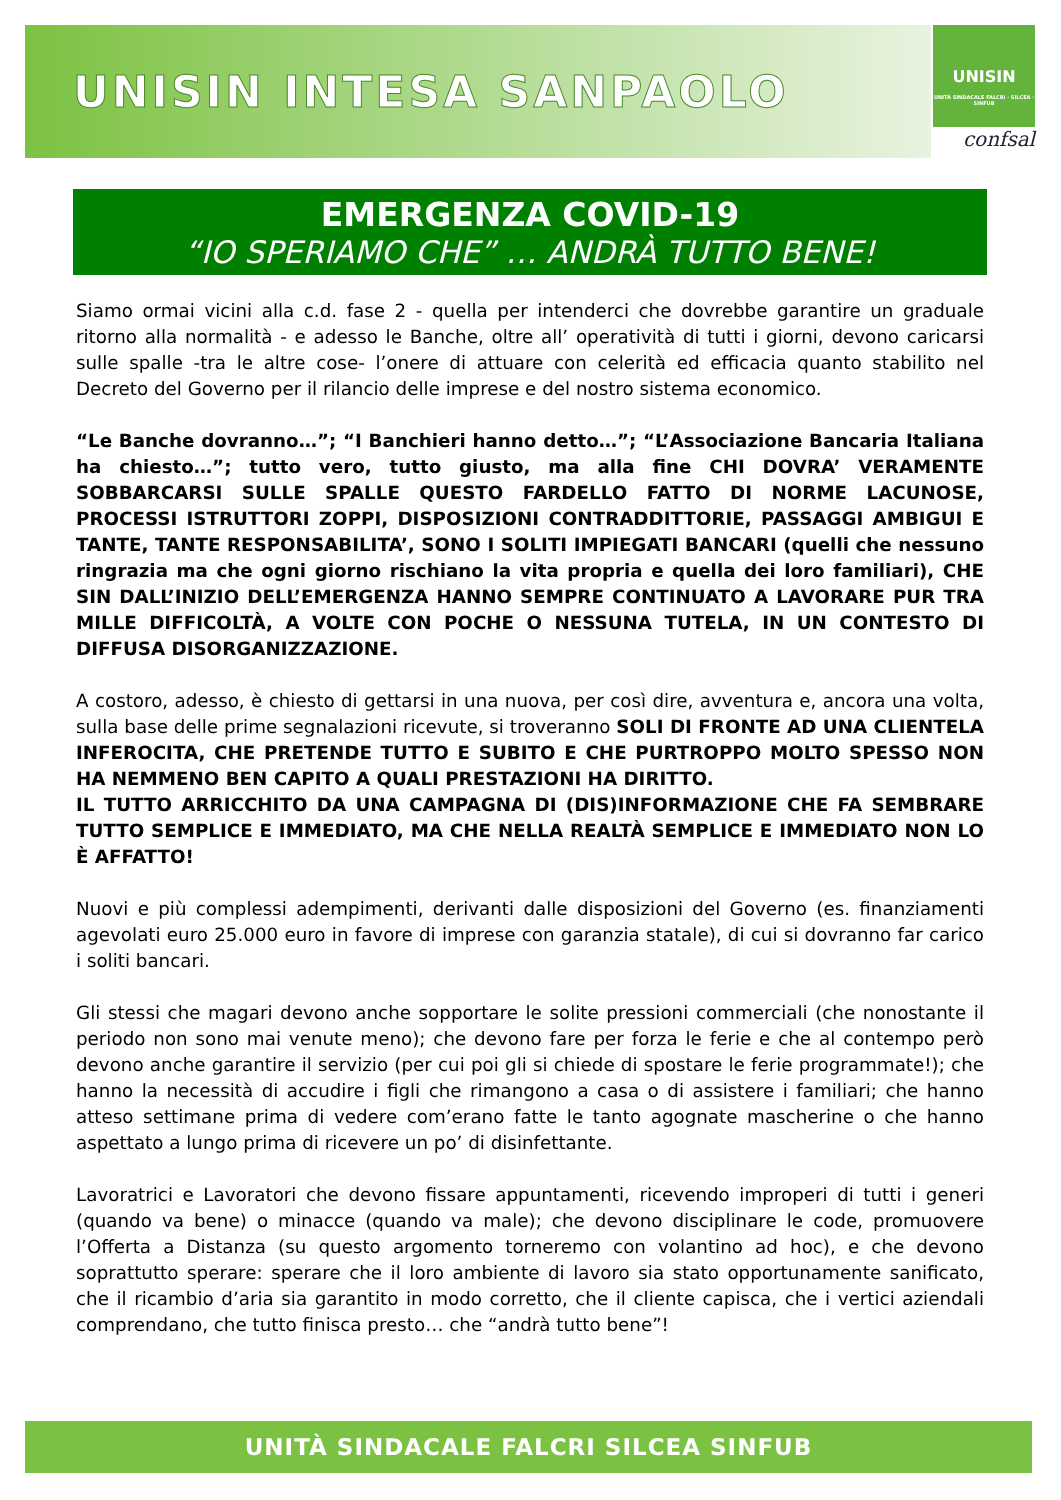UNISIN INTESA SANPAOLO
UNISIN
UNITÀ SINDACALE FALCRI · SILCEA · SINFUB
confsal
EMERGENZA COVID-19
“IO SPERIAMO CHE” … ANDRÀ TUTTO BENE!
Siamo ormai vicini alla c.d. fase 2 - quella per intenderci che dovrebbe garantire un graduale ritorno alla normalità - e adesso le Banche, oltre all’ operatività di tutti i giorni, devono caricarsi sulle spalle -tra le altre cose- l’onere di attuare con celerità ed efficacia quanto stabilito nel Decreto del Governo per il rilancio delle imprese e del nostro sistema economico.
“Le Banche dovranno…”; “I Banchieri hanno detto…”; “L’Associazione Bancaria Italiana ha chiesto…”; tutto vero, tutto giusto, ma alla fine CHI DOVRA’ VERAMENTE SOBBARCARSI SULLE SPALLE QUESTO FARDELLO FATTO DI NORME LACUNOSE, PROCESSI ISTRUTTORI ZOPPI, DISPOSIZIONI CONTRADDITTORIE, PASSAGGI AMBIGUI E TANTE, TANTE RESPONSABILITA’, SONO I SOLITI IMPIEGATI BANCARI (quelli che nessuno ringrazia ma che ogni giorno rischiano la vita propria e quella dei loro familiari), CHE SIN DALL’INIZIO DELL’EMERGENZA HANNO SEMPRE CONTINUATO A LAVORARE PUR TRA MILLE DIFFICOLTÀ, A VOLTE CON POCHE O NESSUNA TUTELA, IN UN CONTESTO DI DIFFUSA DISORGANIZZAZIONE.
A costoro, adesso, è chiesto di gettarsi in una nuova, per così dire, avventura e, ancora una volta, sulla base delle prime segnalazioni ricevute, si troveranno SOLI DI FRONTE AD UNA CLIENTELA INFEROCITA, CHE PRETENDE TUTTO E SUBITO E CHE PURTROPPO MOLTO SPESSO NON HA NEMMENO BEN CAPITO A QUALI PRESTAZIONI HA DIRITTO.
IL TUTTO ARRICCHITO DA UNA CAMPAGNA DI (DIS)INFORMAZIONE CHE FA SEMBRARE TUTTO SEMPLICE E IMMEDIATO, MA CHE NELLA REALTÀ SEMPLICE E IMMEDIATO NON LO È AFFATTO!
Nuovi e più complessi adempimenti, derivanti dalle disposizioni del Governo (es. finanziamenti agevolati euro 25.000 euro in favore di imprese con garanzia statale), di cui si dovranno far carico i soliti bancari.
Gli stessi che magari devono anche sopportare le solite pressioni commerciali (che nonostante il periodo non sono mai venute meno); che devono fare per forza le ferie e che al contempo però devono anche garantire il servizio (per cui poi gli si chiede di spostare le ferie programmate!); che hanno la necessità di accudire i figli che rimangono a casa o di assistere i familiari; che hanno atteso settimane prima di vedere com’erano fatte le tanto agognate mascherine o che hanno aspettato a lungo prima di ricevere un po’ di disinfettante.
Lavoratrici e Lavoratori che devono fissare appuntamenti, ricevendo improperi di tutti i generi (quando va bene) o minacce (quando va male); che devono disciplinare le code, promuovere l’Offerta a Distanza (su questo argomento torneremo con volantino ad hoc), e che devono soprattutto sperare: sperare che il loro ambiente di lavoro sia stato opportunamente sanificato, che il ricambio d’aria sia garantito in modo corretto, che il cliente capisca, che i vertici aziendali comprendano, che tutto finisca presto… che “andrà tutto bene”!
UNITÀ SINDACALE FALCRI SILCEA SINFUB